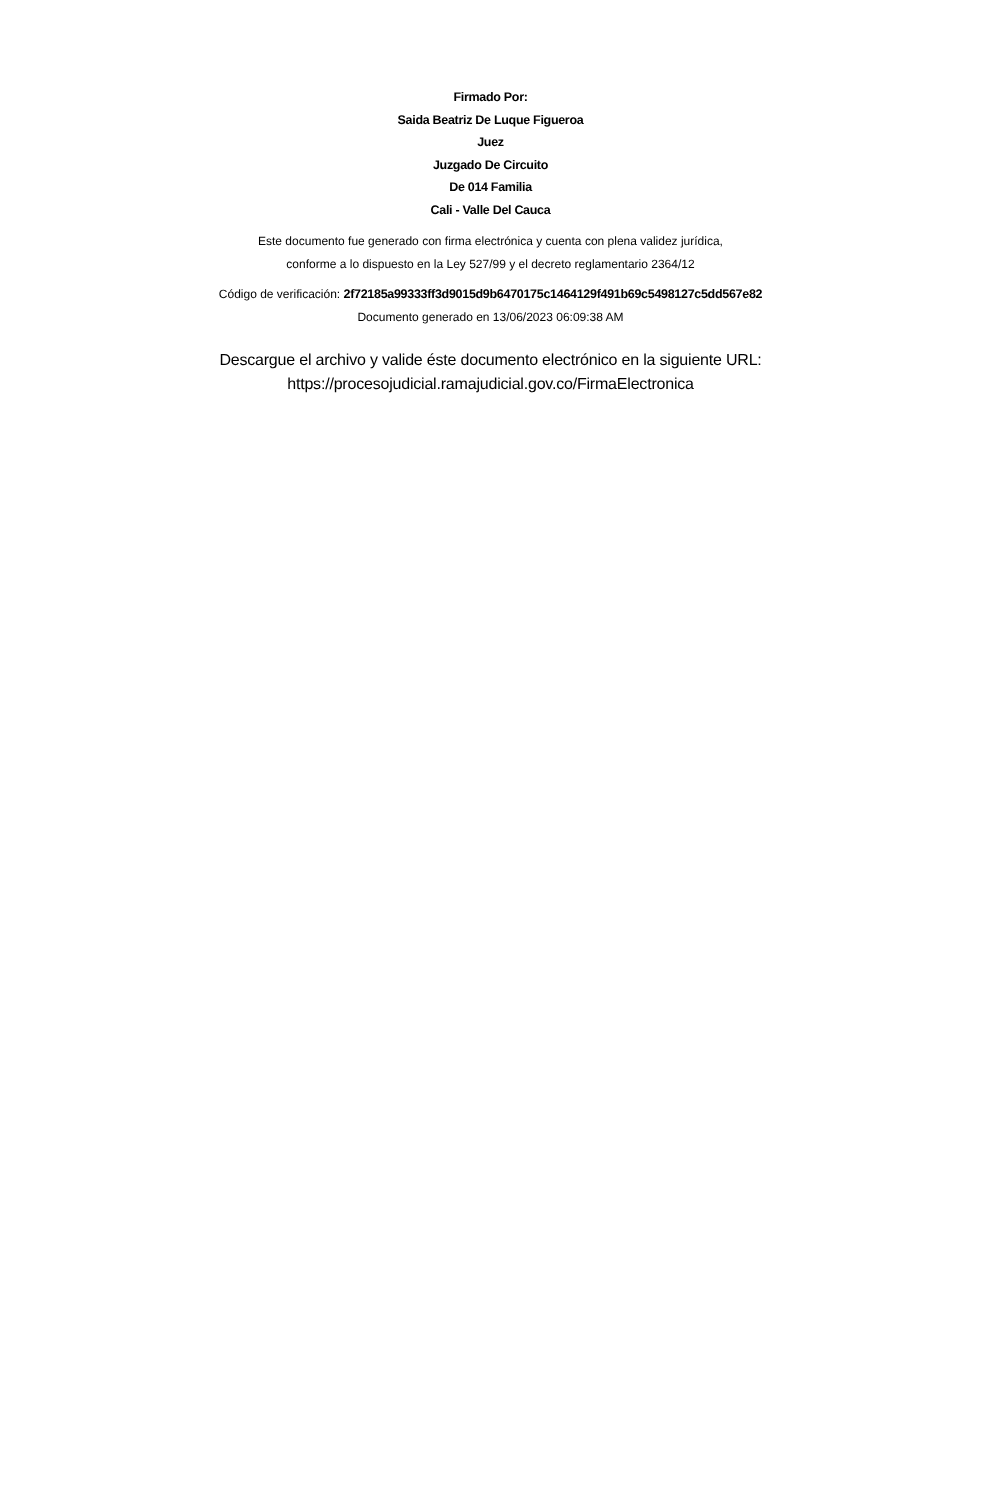Firmado Por:
Saida Beatriz De Luque Figueroa
Juez
Juzgado De Circuito
De 014 Familia
Cali - Valle Del Cauca
Este documento fue generado con firma electrónica y cuenta con plena validez jurídica,
conforme a lo dispuesto en la Ley 527/99 y el decreto reglamentario 2364/12
Código de verificación: 2f72185a99333ff3d9015d9b6470175c1464129f491b69c5498127c5dd567e82
Documento generado en 13/06/2023 06:09:38 AM
Descargue el archivo y valide éste documento electrónico en la siguiente URL:
https://procesojudicial.ramajudicial.gov.co/FirmaElectronica